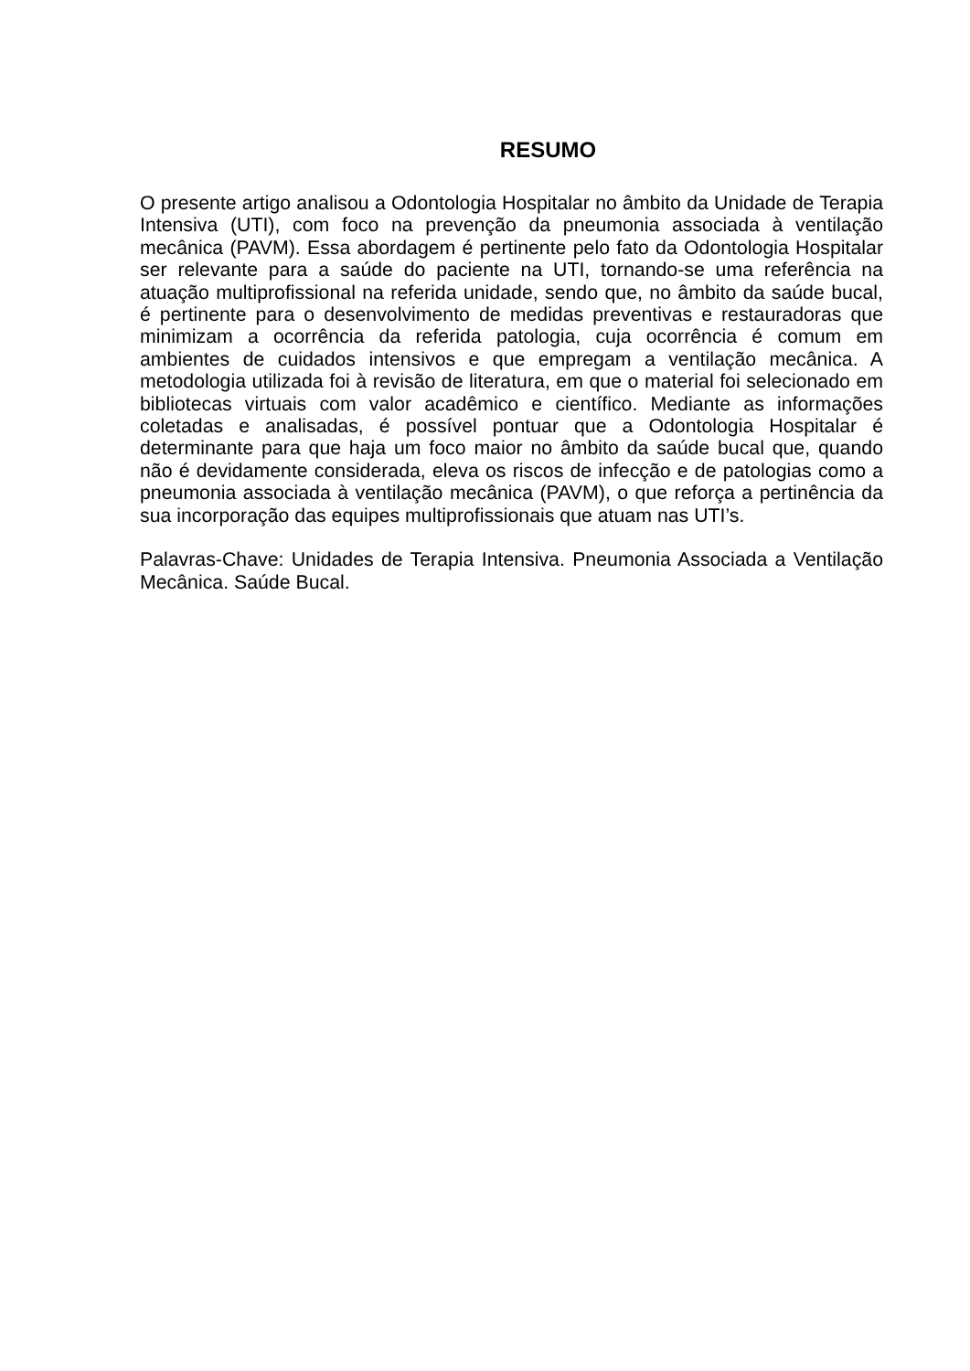RESUMO
O presente artigo analisou a Odontologia Hospitalar no âmbito da Unidade de Terapia Intensiva (UTI), com foco na prevenção da pneumonia associada à ventilação mecânica (PAVM). Essa abordagem é pertinente pelo fato da Odontologia Hospitalar ser relevante para a saúde do paciente na UTI, tornando-se uma referência na atuação multiprofissional na referida unidade, sendo que, no âmbito da saúde bucal, é pertinente para o desenvolvimento de medidas preventivas e restauradoras que minimizam a ocorrência da referida patologia, cuja ocorrência é comum em ambientes de cuidados intensivos e que empregam a ventilação mecânica. A metodologia utilizada foi à revisão de literatura, em que o material foi selecionado em bibliotecas virtuais com valor acadêmico e científico. Mediante as informações coletadas e analisadas, é possível pontuar que a Odontologia Hospitalar é determinante para que haja um foco maior no âmbito da saúde bucal que, quando não é devidamente considerada, eleva os riscos de infecção e de patologias como a pneumonia associada à ventilação mecânica (PAVM), o que reforça a pertinência da sua incorporação das equipes multiprofissionais que atuam nas UTI’s.
Palavras-Chave: Unidades de Terapia Intensiva. Pneumonia Associada a Ventilação Mecânica. Saúde Bucal.